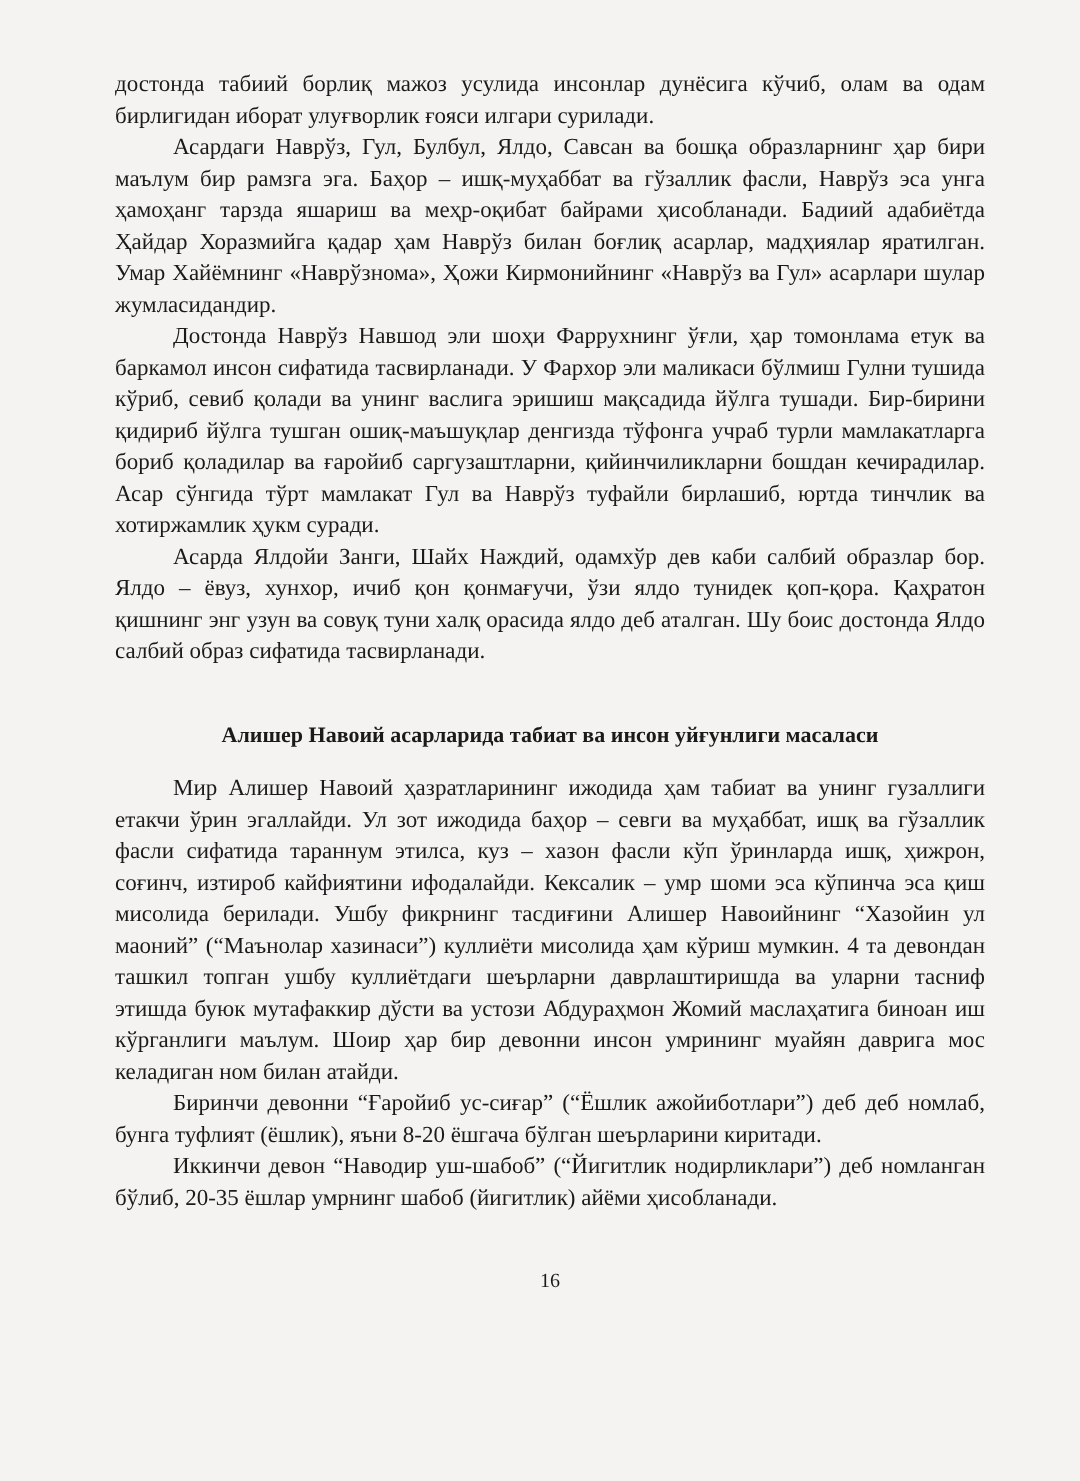достонда табиий борлиқ мажоз усулида инсонлар дунёсига кўчиб, олам ва одам бирлигидан иборат улуғворлик ғояси илгари сурилади.
Асардаги Наврўз, Гул, Булбул, Ялдо, Савсан ва бошқа образларнинг ҳар бири маълум бир рамзга эга. Баҳор – ишқ-муҳаббат ва гўзаллик фасли, Наврўз эса унга ҳамоҳанг тарзда яшариш ва меҳр-оқибат байрами ҳисобланади. Бадиий адабиётда Ҳайдар Хоразмийга қадар ҳам Наврўз билан боғлиқ асарлар, мадҳиялар яратилган. Умар Хайёмнинг «Наврўзнома», Ҳожи Кирмонийнинг «Наврўз ва Гул» асарлари шулар жумласидандир.
Достонда Наврўз Навшод эли шоҳи Фаррухнинг ўғли, ҳар томонлама етук ва баркамол инсон сифатида тасвирланади. У Фархор эли маликаси бўлмиш Гулни тушида кўриб, севиб қолади ва унинг васлига эришиш мақсадида йўлга тушади. Бир-бирини қидириб йўлга тушган ошиқ-маъшуқлар денгизда тўфонга учраб турли мамлакатларга бориб қоладилар ва ғаройиб саргузаштларни, қийинчиликларни бошдан кечирадилар. Асар сўнгида тўрт мамлакат Гул ва Наврўз туфайли бирлашиб, юртда тинчлик ва хотиржамлик ҳукм суради.
Асарда Ялдойи Занги, Шайх Наждий, одамхўр дев каби салбий образлар бор. Ялдо – ёвуз, хунхор, ичиб қон қонмағучи, ўзи ялдо тунидек қоп-қора. Қаҳратон қишнинг энг узун ва совуқ туни халқ орасида ялдо деб аталган. Шу боис достонда Ялдо салбий образ сифатида тасвирланади.
Алишер Навоий асарларида табиат ва инсон уйғунлиги масаласи
Мир Алишер Навоий ҳазратларининг ижодида ҳам табиат ва унинг гузаллиги етакчи ўрин эгаллайди. Ул зот ижодида баҳор – севги ва муҳаббат, ишқ ва гўзаллик фасли сифатида тараннум этилса, куз – хазон фасли кўп ўринларда ишқ, ҳижрон, соғинч, изтироб кайфиятини ифодалайди. Кексалик – умр шоми эса кўпинча эса қиш мисолида берилади. Ушбу фикрнинг тасдиғини Алишер Навоийнинг “Хазойин ул маоний” (“Маънолар хазинаси”) куллиёти мисолида ҳам кўриш мумкин. 4 та девондан ташкил топган ушбу куллиётдаги шеърларни даврлаштиришда ва уларни тасниф этишда буюк мутафаккир дўсти ва устози Абдураҳмон Жомий маслаҳатига биноан иш кўрганлиги маълум. Шоир ҳар бир девонни инсон умрининг муайян даврига мос келадиган ном билан атайди.
Биринчи девонни “Ғаройиб ус-сиғар” (“Ёшлик ажойиботлари”) деб деб номлаб, бунга туфлият (ёшлик), яъни 8-20 ёшгача бўлган шеърларини киритади.
Иккинчи девон “Наводир уш-шабоб” (“Йигитлик нодирликлари”) деб номланган бўлиб, 20-35 ёшлар умрнинг шабоб (йигитлик) айёми ҳисобланади.
16